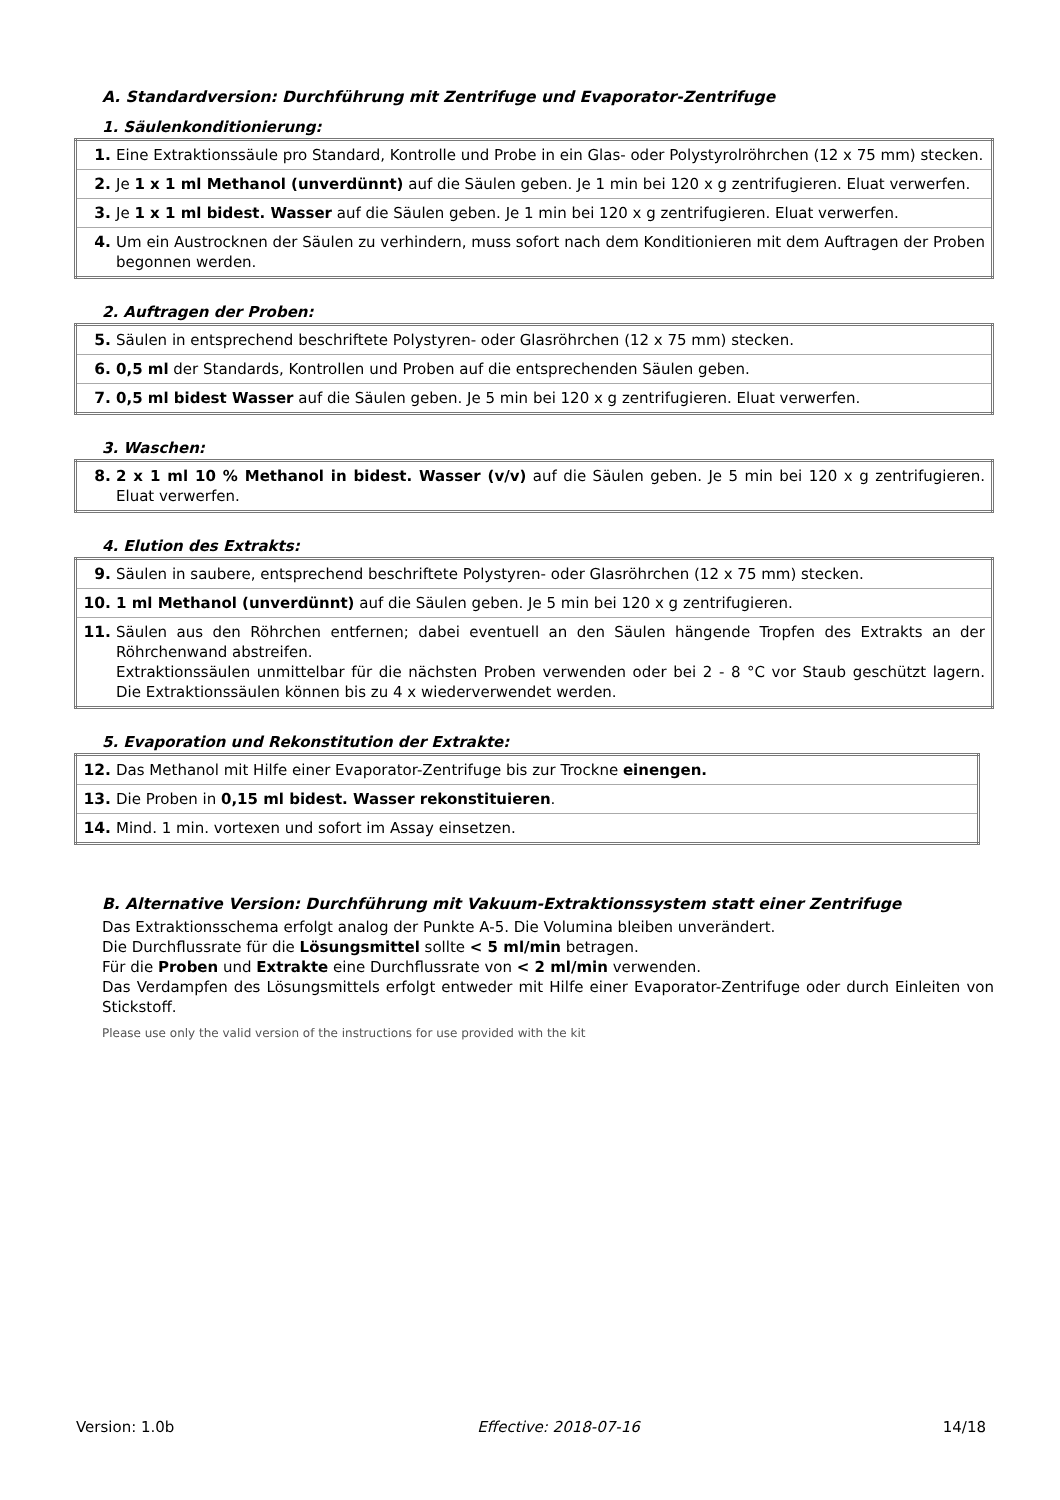A. Standardversion: Durchführung mit Zentrifuge und Evaporator-Zentrifuge
1. Säulenkonditionierung:
| 1. | Eine Extraktionssäule pro Standard, Kontrolle und Probe in ein Glas- oder Polystyrolröhrchen (12 x 75 mm) stecken. |
| 2. | Je 1 x 1 ml Methanol (unverdünnt) auf die Säulen geben. Je 1 min bei 120 x g zentrifugieren. Eluat verwerfen. |
| 3. | Je 1 x 1 ml bidest. Wasser auf die Säulen geben. Je 1 min bei 120 x g zentrifugieren. Eluat verwerfen. |
| 4. | Um ein Austrocknen der Säulen zu verhindern, muss sofort nach dem Konditionieren mit dem Auftragen der Proben begonnen werden. |
2. Auftragen der Proben:
| 5. | Säulen in entsprechend beschriftete Polystyren- oder Glasröhrchen (12 x 75 mm) stecken. |
| 6. | 0,5 ml der Standards, Kontrollen und Proben auf die entsprechenden Säulen geben. |
| 7. | 0,5 ml bidest Wasser auf die Säulen geben. Je 5 min bei 120 x g zentrifugieren. Eluat verwerfen. |
3. Waschen:
| 8. | 2 x 1 ml 10 % Methanol in bidest. Wasser (v/v) auf die Säulen geben. Je 5 min bei 120 x g zentrifugieren. Eluat verwerfen. |
4. Elution des Extrakts:
| 9. | Säulen in saubere, entsprechend beschriftete Polystyren- oder Glasröhrchen (12 x 75 mm) stecken. |
| 10. | 1 ml Methanol (unverdünnt) auf die Säulen geben. Je 5 min bei 120 x g zentrifugieren. |
| 11. | Säulen aus den Röhrchen entfernen; dabei eventuell an den Säulen hängende Tropfen des Extrakts an der Röhrchenwand abstreifen. Extraktionssäulen unmittelbar für die nächsten Proben verwenden oder bei 2 - 8 °C vor Staub geschützt lagern. Die Extraktionssäulen können bis zu 4 x wiederverwendet werden. |
5. Evaporation und Rekonstitution der Extrakte:
| 12. | Das Methanol mit Hilfe einer Evaporator-Zentrifuge bis zur Trockne einengen. |
| 13. | Die Proben in 0,15 ml bidest. Wasser rekonstituieren . |
| 14. | Mind. 1 min. vortexen und sofort im Assay einsetzen. |
B. Alternative Version: Durchführung mit Vakuum-Extraktionssystem statt einer Zentrifuge
Das Extraktionsschema erfolgt analog der Punkte A-5. Die Volumina bleiben unverändert.
Die Durchflussrate für die Lösungsmittel sollte < 5 ml/min betragen.
Für die Proben und Extrakte eine Durchflussrate von < 2 ml/min verwenden.
Das Verdampfen des Lösungsmittels erfolgt entweder mit Hilfe einer Evaporator-Zentrifuge oder durch Einleiten von Stickstoff.
Please use only the valid version of the instructions for use provided with the kit
Version: 1.0b Effective: 2018-07-16 14/18